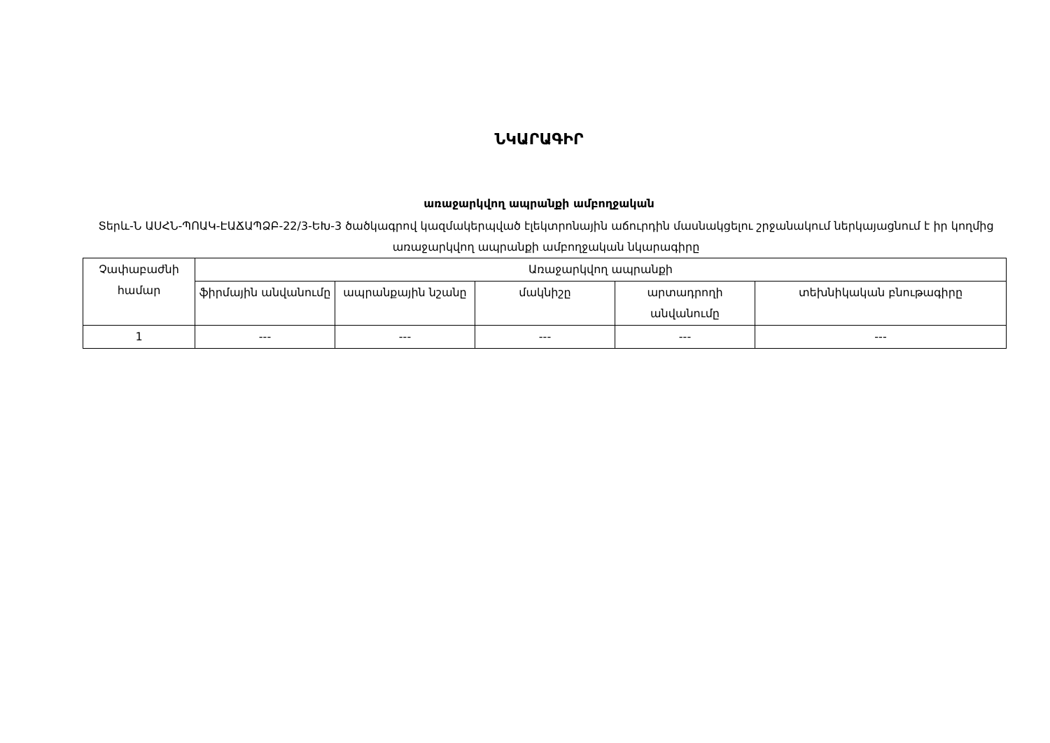ՆԿԱՐԱԳԻՐ
առաջարկվող ապրանքի ամբողջական
Տերև-Ն ԱՍՀՆ-ՊՈԱԿ-ԷԱՃԱՊՁԲ-22/3-ԵԽ-3 ծածկագրով կազմակերպված էլեկտրոնային աճուրդին մասնակցելու շրջանակում ներկայացնում է իր կողմից առաջարկվող ապրանքի ամբողջական նկարագիրը
| Չափաբաժնի համար | Առաջարկվող ապրանքի | | | | |
| --- | --- | --- | --- | --- | --- |
| | ֆիրմային անվանումը | ապրանքային նշանը | մակնիշը | արտադրողի անվանումը | տեխնիկական բնութագիրը |
| 1 | --- | --- | --- | --- | --- |